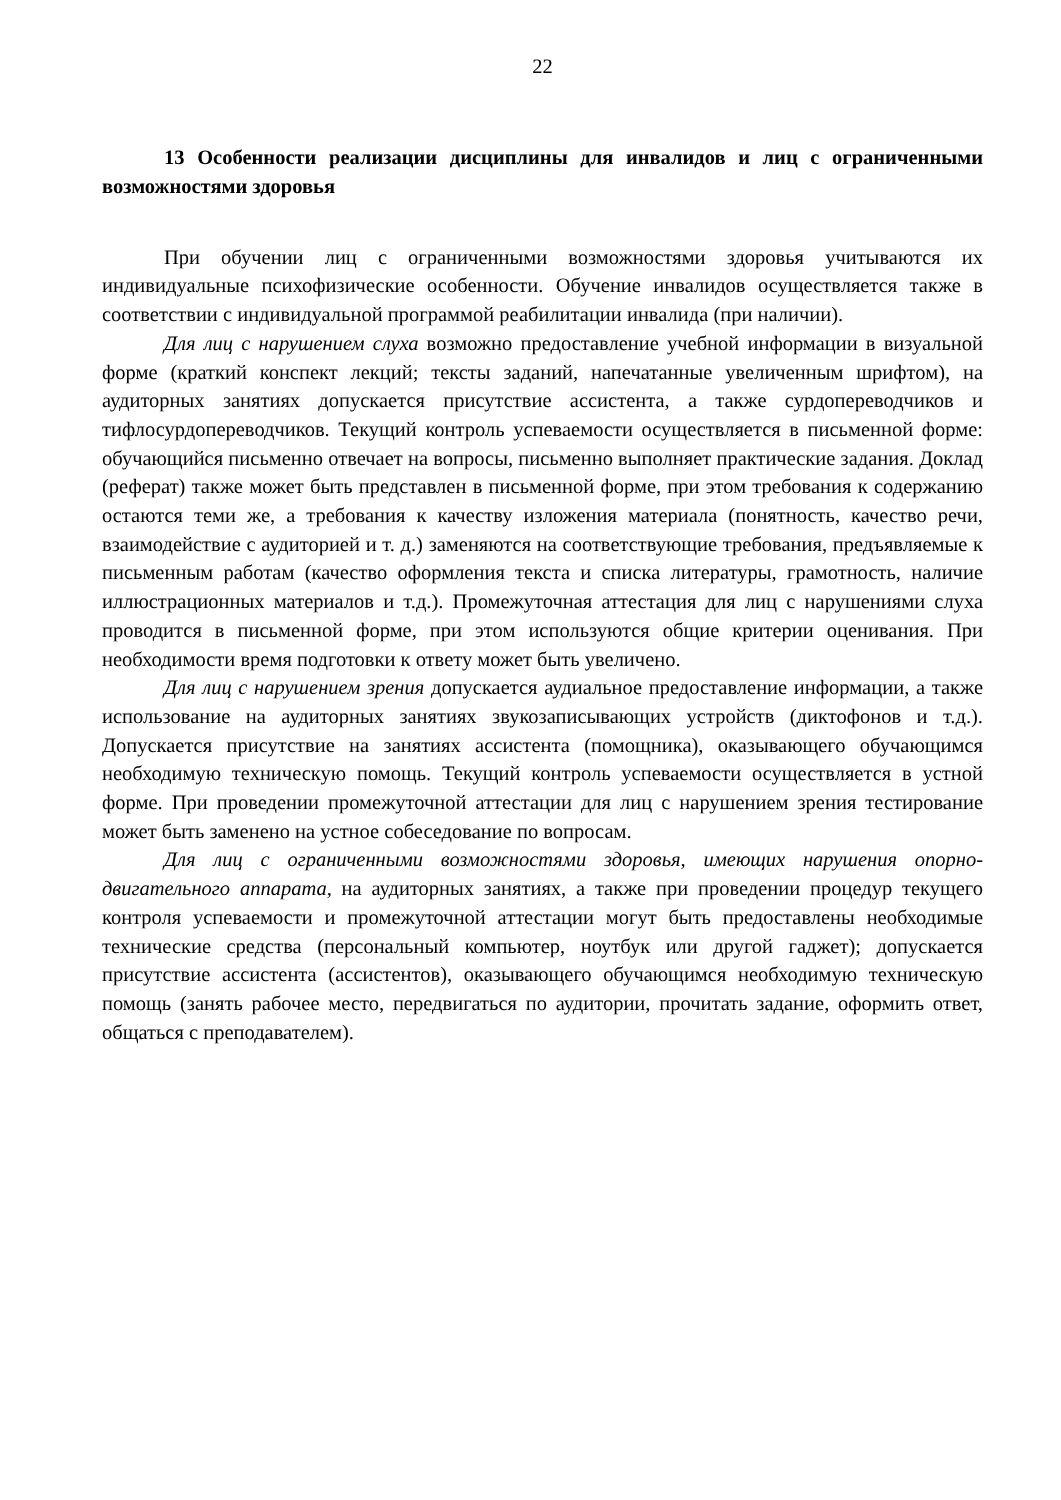22
13 Особенности реализации дисциплины для инвалидов и лиц с ограниченными возможностями здоровья
При обучении лиц с ограниченными возможностями здоровья учитываются их индивидуальные психофизические особенности. Обучение инвалидов осуществляется также в соответствии с индивидуальной программой реабилитации инвалида (при наличии).
Для лиц с нарушением слуха возможно предоставление учебной информации в визуальной форме (краткий конспект лекций; тексты заданий, напечатанные увеличенным шрифтом), на аудиторных занятиях допускается присутствие ассистента, а также сурдопереводчиков и тифлосурдопереводчиков. Текущий контроль успеваемости осуществляется в письменной форме: обучающийся письменно отвечает на вопросы, письменно выполняет практические задания. Доклад (реферат) также может быть представлен в письменной форме, при этом требования к содержанию остаются теми же, а требования к качеству изложения материала (понятность, качество речи, взаимодействие с аудиторией и т. д.) заменяются на соответствующие требования, предъявляемые к письменным работам (качество оформления текста и списка литературы, грамотность, наличие иллюстрационных материалов и т.д.). Промежуточная аттестация для лиц с нарушениями слуха проводится в письменной форме, при этом используются общие критерии оценивания. При необходимости время подготовки к ответу может быть увеличено.
Для лиц с нарушением зрения допускается аудиальное предоставление информации, а также использование на аудиторных занятиях звукозаписывающих устройств (диктофонов и т.д.). Допускается присутствие на занятиях ассистента (помощника), оказывающего обучающимся необходимую техническую помощь. Текущий контроль успеваемости осуществляется в устной форме. При проведении промежуточной аттестации для лиц с нарушением зрения тестирование может быть заменено на устное собеседование по вопросам.
Для лиц с ограниченными возможностями здоровья, имеющих нарушения опорно-двигательного аппарата, на аудиторных занятиях, а также при проведении процедур текущего контроля успеваемости и промежуточной аттестации могут быть предоставлены необходимые технические средства (персональный компьютер, ноутбук или другой гаджет); допускается присутствие ассистента (ассистентов), оказывающего обучающимся необходимую техническую помощь (занять рабочее место, передвигаться по аудитории, прочитать задание, оформить ответ, общаться с преподавателем).